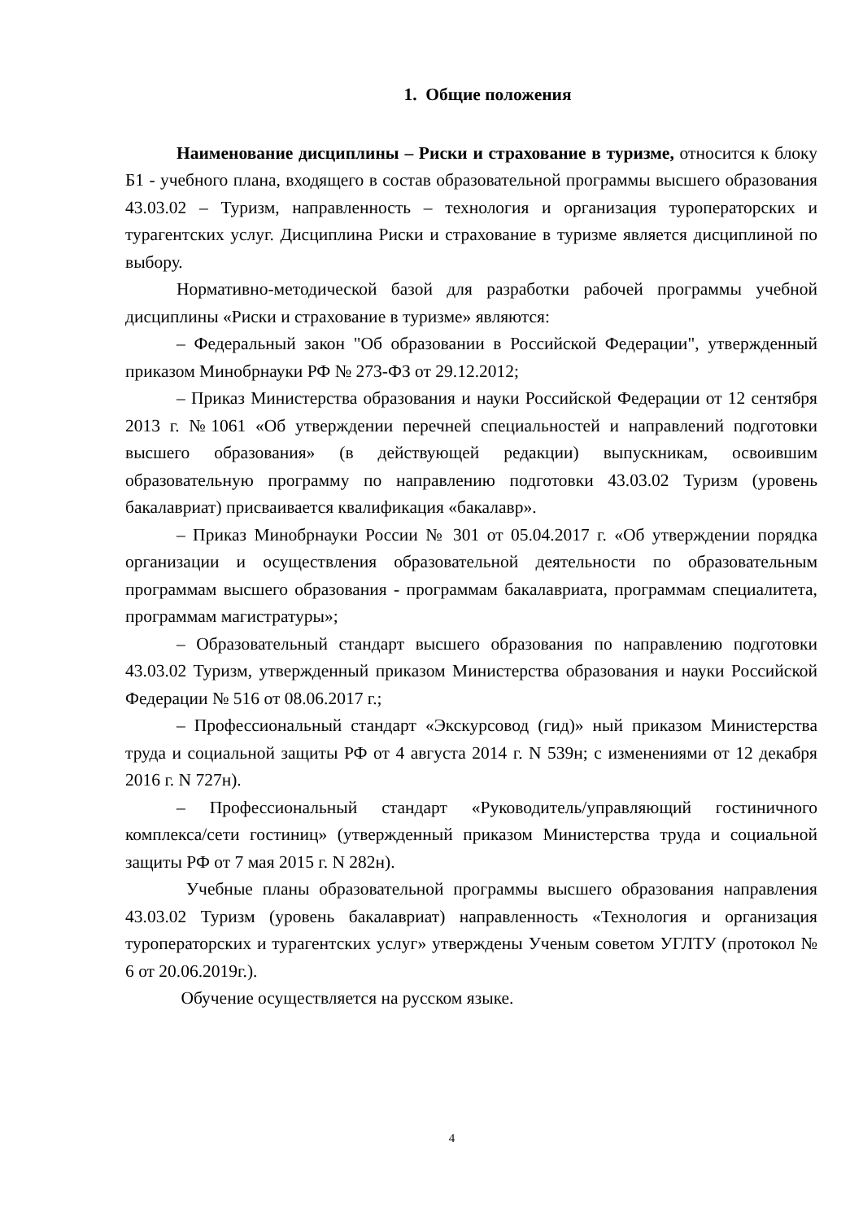1. Общие положения
Наименование дисциплины – Риски и страхование в туризме, относится к блоку Б1 - учебного плана, входящего в состав образовательной программы высшего образования 43.03.02 – Туризм, направленность – технология и организация туроператорских и турагентских услуг. Дисциплина Риски и страхование в туризме является дисциплиной по выбору.
Нормативно-методической базой для разработки рабочей программы учебной дисциплины «Риски и страхование в туризме» являются:
– Федеральный закон "Об образовании в Российской Федерации", утвержденный приказом Минобрнауки РФ № 273-ФЗ от 29.12.2012;
– Приказ Министерства образования и науки Российской Федерации от 12 сентября 2013 г. №1061 «Об утверждении перечней специальностей и направлений подготовки высшего образования» (в действующей редакции) выпускникам, освоившим образовательную программу по направлению подготовки 43.03.02 Туризм (уровень бакалавриат) присваивается квалификация «бакалавр».
– Приказ Минобрнауки России № 301 от 05.04.2017 г. «Об утверждении порядка организации и осуществления образовательной деятельности по образовательным программам высшего образования - программам бакалавриата, программам специалитета, программам магистратуры»;
– Образовательный стандарт высшего образования по направлению подготовки 43.03.02 Туризм, утвержденный приказом Министерства образования и науки Российской Федерации № 516 от 08.06.2017 г.;
– Профессиональный стандарт «Экскурсовод (гид)» ный приказом Министерства труда и социальной защиты РФ от 4 августа 2014 г. N 539н; с изменениями от 12 декабря 2016 г. N 727н).
– Профессиональный стандарт «Руководитель/управляющий гостиничного комплекса/сети гостиниц» (утвержденный приказом Министерства труда и социальной защиты РФ от 7 мая 2015 г. N 282н).
Учебные планы образовательной программы высшего образования направления 43.03.02 Туризм (уровень бакалавриат) направленность «Технология и организация туроператорских и турагентских услуг» утверждены Ученым советом УГЛТУ (протокол № 6 от 20.06.2019г.).
Обучение осуществляется на русском языке.
4